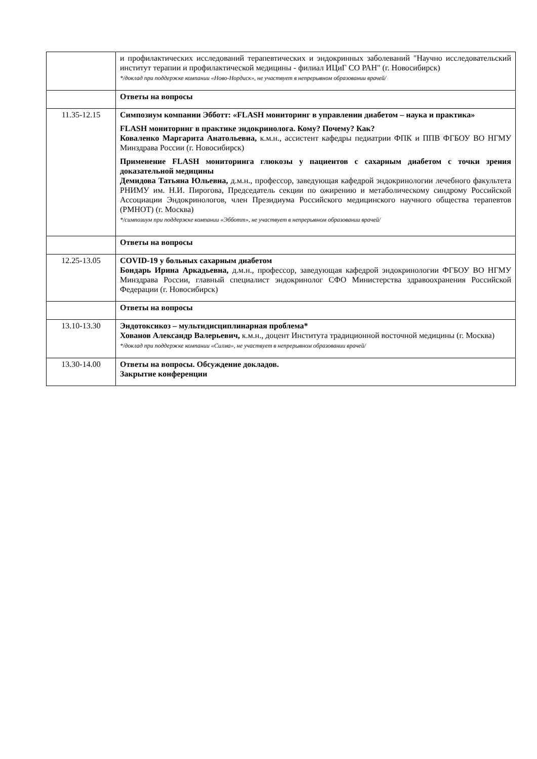| | и профилактических исследований терапевтических и эндокринных заболеваний "Научно исследовательский институт терапии и профилактической медицины - филиал ИЦиГ СО РАН" (г. Новосибирск) */доклад при поддержке компании «Ново-Нордиск», не участвует в непрерывном образовании врачей/ |
| | Ответы на вопросы |
| 11.35-12.15 | Симпозиум компании Эбботт: «FLASH мониторинг в управлении диабетом – наука и практика» FLASH мониторинг в практике эндокринолога. Кому? Почему? Как? Коваленко Маргарита Анатольевна, к.м.н., ассистент кафедры педиатрии ФПК и ППВ ФГБОУ ВО НГМУ Минздрава России (г. Новосибирск) Применение FLASH мониторинга глюкозы у пациентов с сахарным диабетом с точки зрения доказательной медицины Демидова Татьяна Юльевна, д.м.н., профессор, заведующая кафедрой эндокринологии лечебного факультета РНИМУ им. Н.И. Пирогова, Председатель секции по ожирению и метаболическому синдрому Российской Ассоциации Эндокринологов, член Президиума Российского медицинского научного общества терапевтов (РМНОТ) (г. Москва) */симпозиум при поддержке компании «Эбботт», не участвует в непрерывном образовании врачей/ |
| | Ответы на вопросы |
| 12.25-13.05 | COVID-19 у больных сахарным диабетом Бондарь Ирина Аркадьевна, д.м.н., профессор, заведующая кафедрой эндокринологии ФГБОУ ВО НГМУ Минздрава России, главный специалист эндокринолог СФО Министерства здравоохранения Российской Федерации (г. Новосибирск) |
| | Ответы на вопросы |
| 13.10-13.30 | Эндотоксикоз – мультидисциплинарная проблема* Хованов Александр Валерьевич, к.м.н., доцент Института традиционной восточной медицины (г. Москва) */доклад при поддержке компании «Силма», не участвует в непрерывном образовании врачей/ |
| 13.30-14.00 | Ответы на вопросы. Обсуждение докладов. Закрытие конференции |